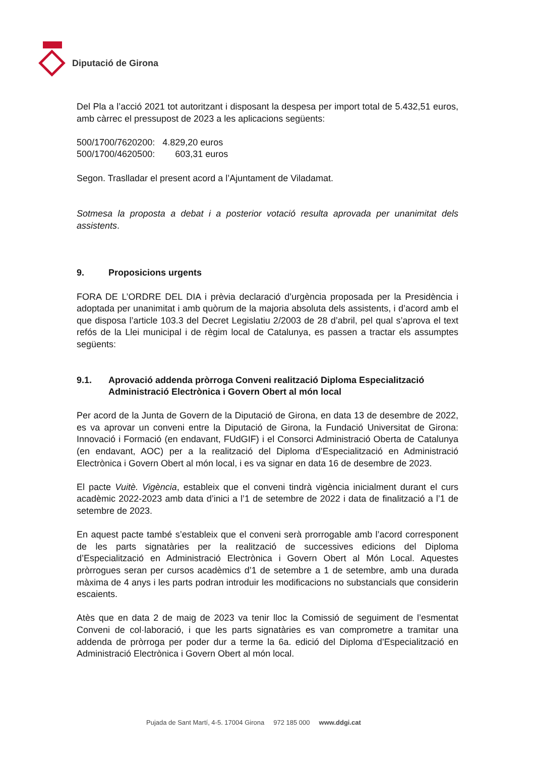Diputació de Girona
Del Pla a l’acció 2021 tot autoritzant i disposant la despesa per import total de 5.432,51 euros, amb càrrec el pressupost de 2023 a les aplicacions següents:
500/1700/7620200: 4.829,20 euros
500/1700/4620500: 603,31 euros
Segon. Traslladar el present acord a l’Ajuntament de Viladamat.
Sotmesa la proposta a debat i a posterior votació resulta aprovada per unanimitat dels assistents.
9. Proposicions urgents
FORA DE L’ORDRE DEL DIA i prèvia declaració d’urgència proposada per la Presidència i adoptada per unanimitat i amb quòrum de la majoria absoluta dels assistents, i d’acord amb el que disposa l’article 103.3 del Decret Legislatiu 2/2003 de 28 d’abril, pel qual s’aprova el text refós de la Llei municipal i de règim local de Catalunya, es passen a tractar els assumptes següents:
9.1. Aprovació addenda pròrroga Conveni realització Diploma Especialització Administració Electrònica i Govern Obert al món local
Per acord de la Junta de Govern de la Diputació de Girona, en data 13 de desembre de 2022, es va aprovar un conveni entre la Diputació de Girona, la Fundació Universitat de Girona: Innovació i Formació (en endavant, FUdGIF) i el Consorci Administració Oberta de Catalunya (en endavant, AOC) per a la realització del Diploma d’Especialització en Administració Electrònica i Govern Obert al món local, i es va signar en data 16 de desembre de 2023.
El pacte Vuitè. Vigència, estableix que el conveni tindrà vigència inicialment durant el curs acadèmic 2022-2023 amb data d’inici a l’1 de setembre de 2022 i data de finalització a l’1 de setembre de 2023.
En aquest pacte també s’estableix que el conveni serà prorrogable amb l’acord corresponent de les parts signatàries per la realització de successives edicions del Diploma d’Especialització en Administració Electrònica i Govern Obert al Món Local. Aquestes pròrrogues seran per cursos acadèmics d’1 de setembre a 1 de setembre, amb una durada màxima de 4 anys i les parts podran introduir les modificacions no substancials que considerin escaients.
Atès que en data 2 de maig de 2023 va tenir lloc la Comissió de seguiment de l’esmentat Conveni de col·laboració, i que les parts signatàries es van comprometre a tramitar una addenda de pròrroga per poder dur a terme la 6a. edició del Diploma d’Especialització en Administració Electrònica i Govern Obert al món local.
Pujada de Sant Martí, 4-5. 17004 Girona 972 185 000 www.ddgi.cat